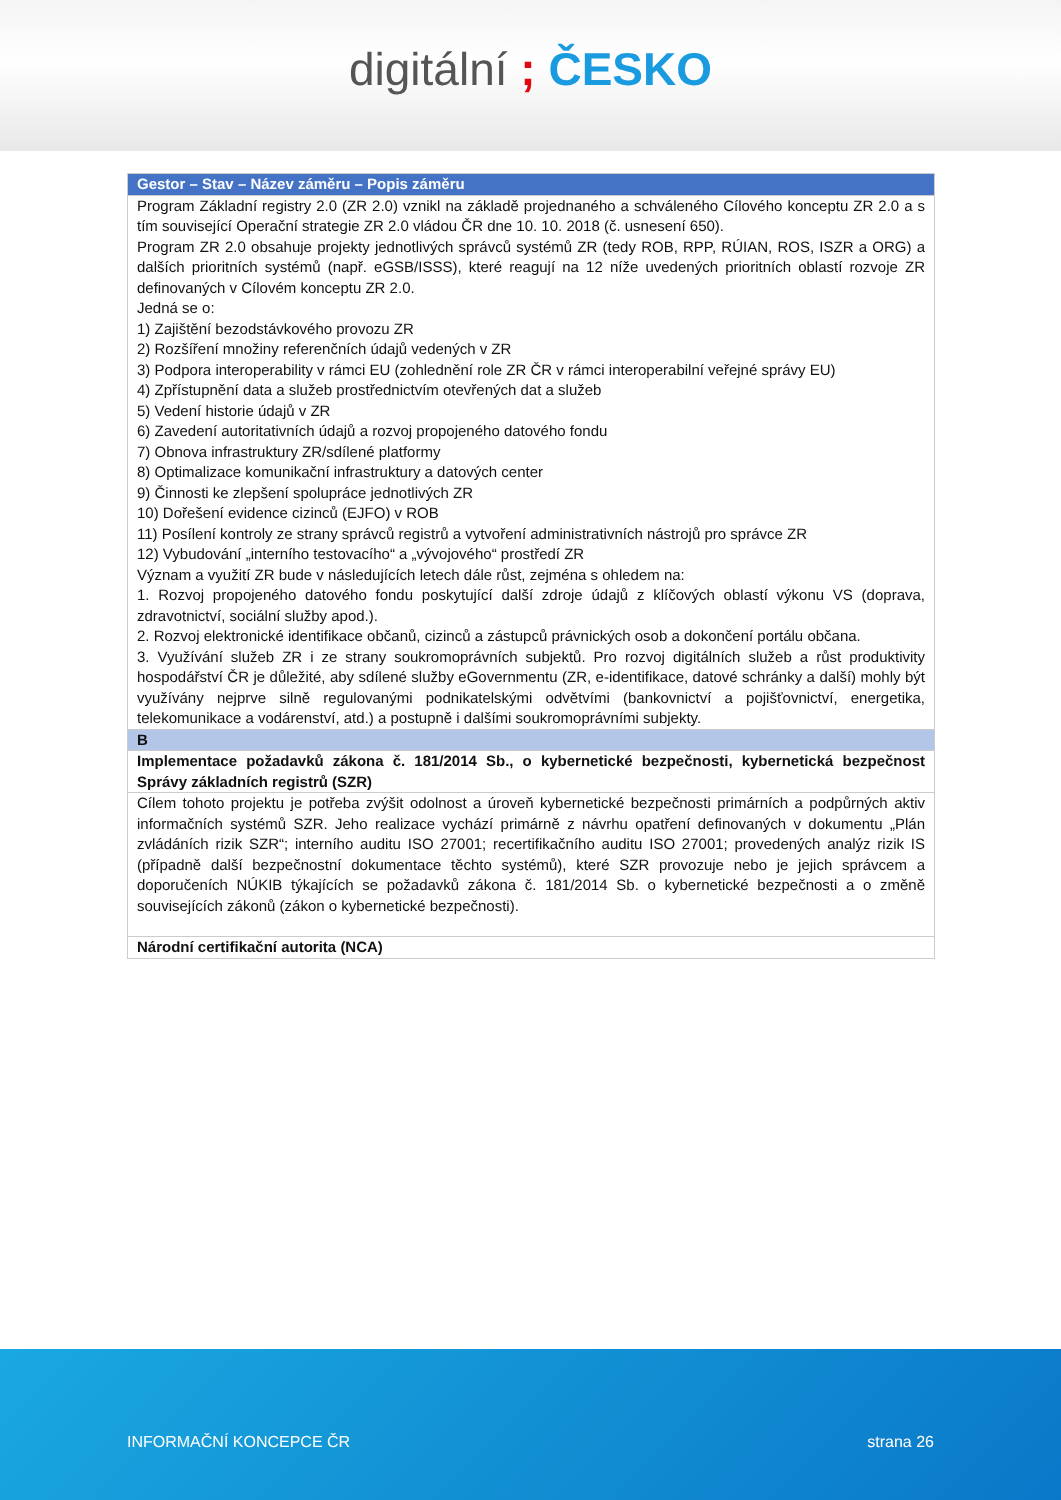digitální ; ČESKO
| Gestor – Stav – Název záměru – Popis záměru |
| --- |
| Program Základní registry 2.0 (ZR 2.0) vznikl na základě projednaného a schváleného Cílového konceptu ZR 2.0 a s tím související Operační strategie ZR 2.0 vládou ČR dne 10. 10. 2018 (č. usnesení 650). Program ZR 2.0 obsahuje projekty jednotlivých správců systémů ZR (tedy ROB, RPP, RÚIAN, ROS, ISZR a ORG) a dalších prioritních systémů (např. eGSB/ISSS), které reagují na 12 níže uvedených prioritních oblastí rozvoje ZR definovaných v Cílovém konceptu ZR 2.0. Jedná se o: 1) Zajištění bezodstávkového provozu ZR 2) Rozšíření množiny referenčních údajů vedených v ZR 3) Podpora interoperability v rámci EU (zohlednění role ZR ČR v rámci interoperabilní veřejné správy EU) 4) Zpřístupnění data a služeb prostřednictvím otevřených dat a služeb 5) Vedení historie údajů v ZR 6) Zavedení autoritativních údajů a rozvoj propojeného datového fondu 7) Obnova infrastruktury ZR/sdílené platformy 8) Optimalizace komunikační infrastruktury a datových center 9) Činnosti ke zlepšení spolupráce jednotlivých ZR 10) Dořešení evidence cizinců (EJFO) v ROB 11) Posílení kontroly ze strany správců registrů a vytvoření administrativních nástrojů pro správce ZR 12) Vybudování „interního testovacího“ a „vývojového“ prostředí ZR Význam a využití ZR bude v následujících letech dále růst, zejména s ohledem na: 1. Rozvoj propojeného datového fondu poskytující další zdroje údajů z klíčových oblastí výkonu VS (doprava, zdravotnictví, sociální služby apod.). 2. Rozvoj elektronické identifikace občanů, cizinců a zástupců právnických osob a dokončení portálu občana. 3. Využívání služeb ZR i ze strany soukromoprávních subjektů. Pro rozvoj digitálních služeb a růst produktivity hospodářství ČR je důležité, aby sdílené služby eGovernmentu (ZR, e-identifikace, datové schránky a další) mohly být využívány nejprve silně regulovanými podnikatelskými odvětvími (bankovnictví a pojišťovnictví, energetika, telekomunikace a vodárenství, atd.) a postupně i dalšími soukromoprávními subjekty. |
| B |
| Implementace požadavků zákona č. 181/2014 Sb., o kybernetické bezpečnosti, kybernetická bezpečnost Správy základních registrů (SZR) |
| Cílem tohoto projektu je potřeba zvýšit odolnost a úroveň kybernetické bezpečnosti primárních a podpůrných aktiv informačních systémů SZR. Jeho realizace vychází primárně z návrhu opatření definovaných v dokumentu „Plán zvládáních rizik SZR“; interního auditu ISO 27001; recertifikačního auditu ISO 27001; provedených analýz rizik IS (případně další bezpečnostní dokumentace těchto systémů), které SZR provozuje nebo je jejich správcem a doporučeních NÚKIB týkajících se požadavků zákona č. 181/2014 Sb. o kybernetické bezpečnosti a o změně souvisejících zákonů (zákon o kybernetické bezpečnosti). |
| Národní certifikační autorita (NCA) |
INFORMAČNÍ KONCEPCE ČR strana 26